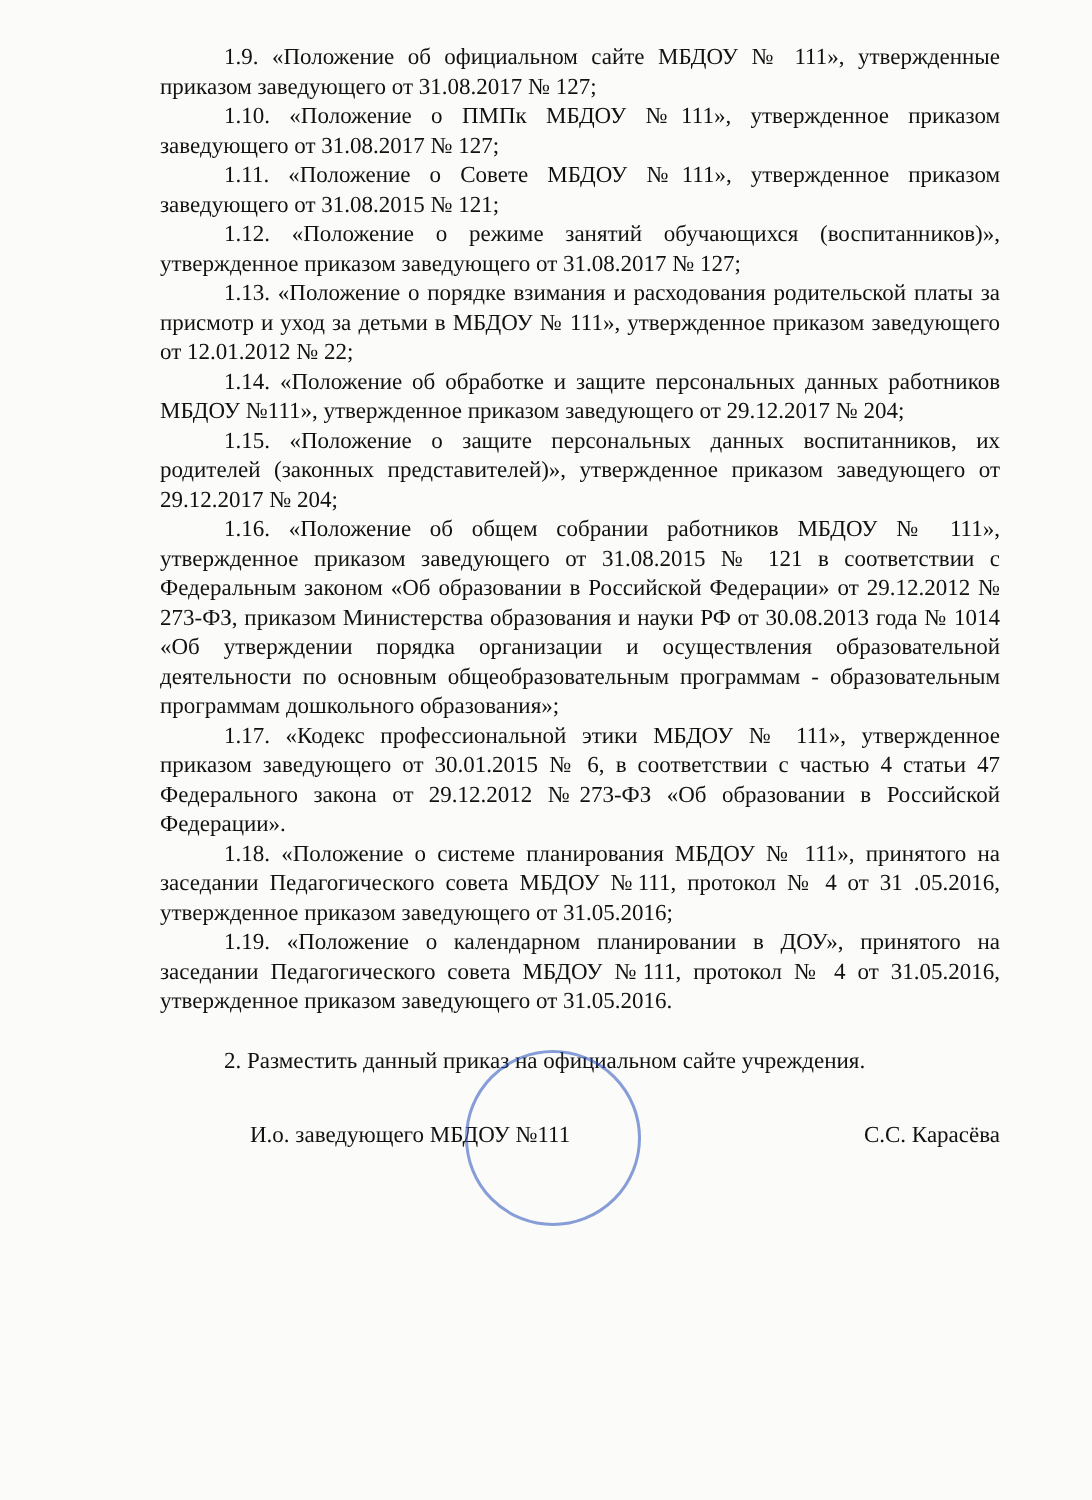1.9. «Положение об официальном сайте МБДОУ № 111», утвержденные приказом заведующего от 31.08.2017 № 127;
1.10. «Положение о ПМПк МБДОУ №111», утвержденное приказом заведующего от 31.08.2017 № 127;
1.11. «Положение о Совете МБДОУ №111», утвержденное приказом заведующего от 31.08.2015 № 121;
1.12. «Положение о режиме занятий обучающихся (воспитанников)», утвержденное приказом заведующего от 31.08.2017 № 127;
1.13. «Положение о порядке взимания и расходования родительской платы за присмотр и уход за детьми в МБДОУ № 111», утвержденное приказом заведующего от 12.01.2012 № 22;
1.14. «Положение об обработке и защите персональных данных работников МБДОУ №111», утвержденное приказом заведующего от 29.12.2017 № 204;
1.15. «Положение о защите персональных данных воспитанников, их родителей (законных представителей)», утвержденное приказом заведующего от 29.12.2017 № 204;
1.16. «Положение об общем собрании работников МБДОУ № 111», утвержденное приказом заведующего от 31.08.2015 № 121 в соответствии с Федеральным законом «Об образовании в Российской Федерации» от 29.12.2012 № 273-ФЗ, приказом Министерства образования и науки РФ от 30.08.2013 года № 1014 «Об утверждении порядка организации и осуществления образовательной деятельности по основным общеобразовательным программам - образовательным программам дошкольного образования»;
1.17. «Кодекс профессиональной этики МБДОУ № 111», утвержденное приказом заведующего от 30.01.2015 № 6, в соответствии с частью 4 статьи 47 Федерального закона от 29.12.2012 №273-ФЗ «Об образовании в Российской Федерации».
1.18. «Положение о системе планирования МБДОУ № 111», принятого на заседании Педагогического совета МБДОУ №111, протокол № 4 от 31 .05.2016, утвержденное приказом заведующего от 31.05.2016;
1.19. «Положение о календарном планировании в ДОУ», принятого на заседании Педагогического совета МБДОУ №111, протокол № 4 от 31.05.2016, утвержденное приказом заведующего от 31.05.2016.
2. Разместить данный приказ на официальном сайте учреждения.
И.о. заведующего МБДОУ №111 С.С. Карасёва